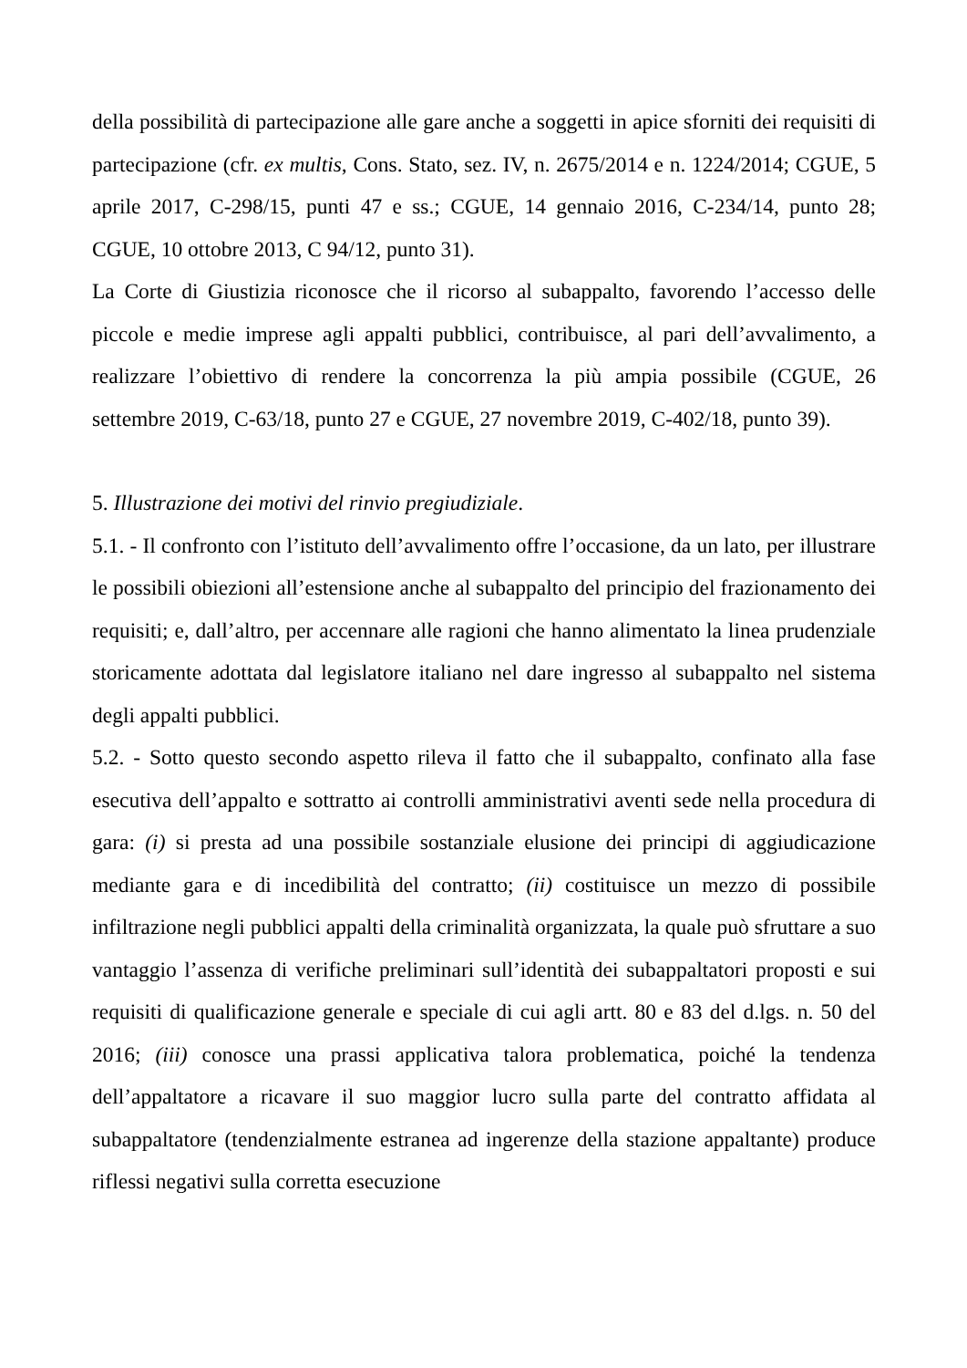della possibilità di partecipazione alle gare anche a soggetti in apice sforniti dei requisiti di partecipazione (cfr. ex multis, Cons. Stato, sez. IV, n. 2675/2014 e n. 1224/2014; CGUE, 5 aprile 2017, C-298/15, punti 47 e ss.; CGUE, 14 gennaio 2016, C-234/14, punto 28; CGUE, 10 ottobre 2013, C 94/12, punto 31).
La Corte di Giustizia riconosce che il ricorso al subappalto, favorendo l’accesso delle piccole e medie imprese agli appalti pubblici, contribuisce, al pari dell’avvalimento, a realizzare l’obiettivo di rendere la concorrenza la più ampia possibile (CGUE, 26 settembre 2019, C-63/18, punto 27 e CGUE, 27 novembre 2019, C-402/18, punto 39).
5. Illustrazione dei motivi del rinvio pregiudiziale.
5.1. - Il confronto con l’istituto dell’avvalimento offre l’occasione, da un lato, per illustrare le possibili obiezioni all’estensione anche al subappalto del principio del frazionamento dei requisiti; e, dall’altro, per accennare alle ragioni che hanno alimentato la linea prudenziale storicamente adottata dal legislatore italiano nel dare ingresso al subappalto nel sistema degli appalti pubblici.
5.2. - Sotto questo secondo aspetto rileva il fatto che il subappalto, confinato alla fase esecutiva dell’appalto e sottratto ai controlli amministrativi aventi sede nella procedura di gara: (i) si presta ad una possibile sostanziale elusione dei principi di aggiudicazione mediante gara e di incedibilità del contratto; (ii) costituisce un mezzo di possibile infiltrazione negli pubblici appalti della criminalità organizzata, la quale può sfruttare a suo vantaggio l’assenza di verifiche preliminari sull’identità dei subappaltatori proposti e sui requisiti di qualificazione generale e speciale di cui agli artt. 80 e 83 del d.lgs. n. 50 del 2016; (iii) conosce una prassi applicativa talora problematica, poiché la tendenza dell’appaltatore a ricavare il suo maggior lucro sulla parte del contratto affidata al subappaltatore (tendenzialmente estranea ad ingerenze della stazione appaltante) produce riflessi negativi sulla corretta esecuzione